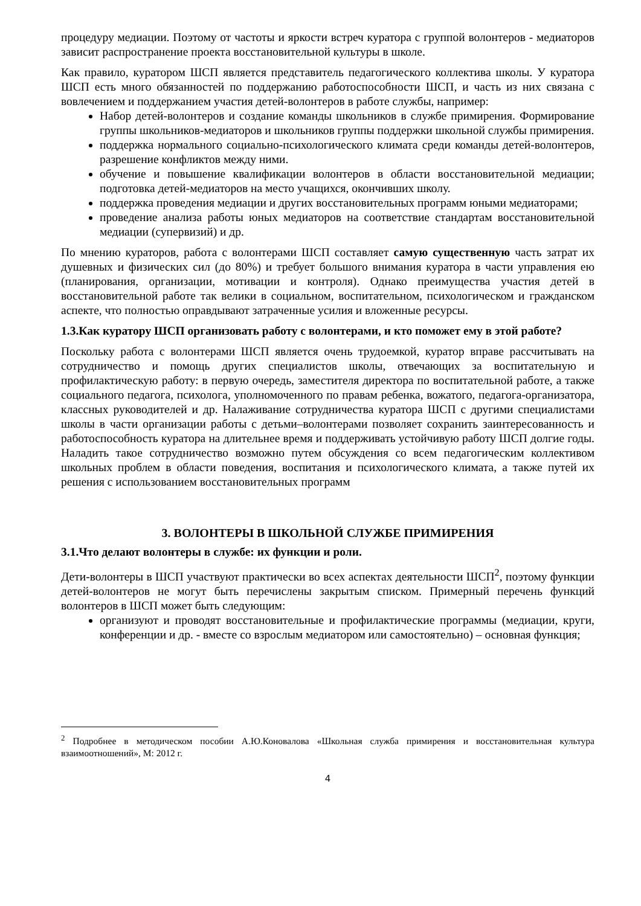процедуру медиации. Поэтому от частоты и яркости встреч куратора с группой волонтеров - медиаторов зависит распространение проекта восстановительной культуры в школе.
Как правило, куратором ШСП является представитель педагогического коллектива школы. У куратора ШСП есть много обязанностей по поддержанию работоспособности ШСП, и часть из них связана с вовлечением и поддержанием участия детей-волонтеров в работе службы, например:
Набор детей-волонтеров и создание команды школьников в службе примирения. Формирование группы школьников-медиаторов и школьников группы поддержки школьной службы примирения.
поддержка нормального социально-психологического климата среди команды детей-волонтеров, разрешение конфликтов между ними.
обучение и повышение квалификации волонтеров в области восстановительной медиации; подготовка детей-медиаторов на место учащихся, окончивших школу.
поддержка проведения медиации и других восстановительных программ юными медиаторами;
проведение анализа работы юных медиаторов на соответствие стандартам восстановительной медиации (супервизий) и др.
По мнению кураторов, работа с волонтерами ШСП составляет самую существенную часть затрат их душевных и физических сил (до 80%) и требует большого внимания куратора в части управления ею (планирования, организации, мотивации и контроля). Однако преимущества участия детей в восстановительной работе так велики в социальном, воспитательном, психологическом и гражданском аспекте, что полностью оправдывают затраченные усилия и вложенные ресурсы.
1.3.Как куратору ШСП организовать работу с волонтерами, и кто поможет ему в этой работе?
Поскольку работа с волонтерами ШСП является очень трудоемкой, куратор вправе рассчитывать на сотрудничество и помощь других специалистов школы, отвечающих за воспитательную и профилактическую работу: в первую очередь, заместителя директора по воспитательной работе, а также социального педагога, психолога, уполномоченного по правам ребенка, вожатого, педагога-организатора, классных руководителей и др. Налаживание сотрудничества куратора ШСП с другими специалистами школы в части организации работы с детьми–волонтерами позволяет сохранить заинтересованность и работоспособность куратора на длительнее время и поддерживать устойчивую работу ШСП долгие годы. Наладить такое сотрудничество возможно путем обсуждения со всем педагогическим коллективом школьных проблем в области поведения, воспитания и психологического климата, а также путей их решения с использованием восстановительных программ
3. ВОЛОНТЕРЫ В ШКОЛЬНОЙ СЛУЖБЕ ПРИМИРЕНИЯ
3.1.Что делают волонтеры в службе: их функции и роли.
Дети-волонтеры в ШСП участвуют практически во всех аспектах деятельности ШСП<sup>2</sup>, поэтому функции детей-волонтеров не могут быть перечислены закрытым списком. Примерный перечень функций волонтеров в ШСП может быть следующим:
организуют и проводят восстановительные и профилактические программы (медиации, круги, конференции и др. - вместе со взрослым медиатором или самостоятельно) – основная функция;
<sup>2</sup> Подробнее в методическом пособии А.Ю.Коновалова «Школьная служба примирения и восстановительная культура взаимоотношений», М: 2012 г.
4